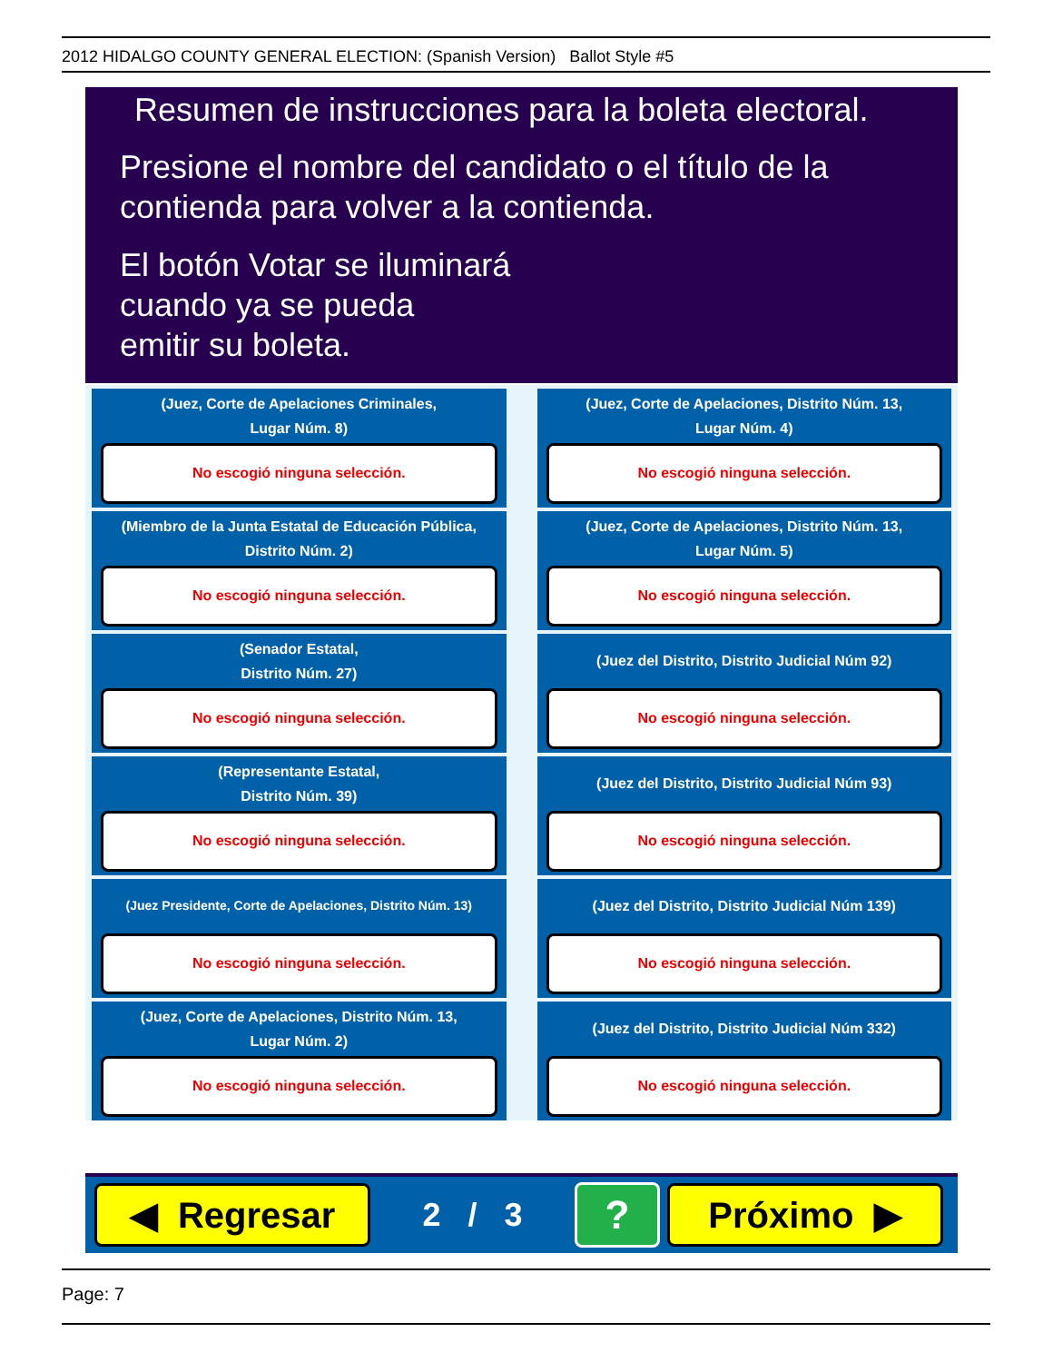2012 HIDALGO COUNTY GENERAL ELECTION: (Spanish Version) Ballot Style #5
Resumen de instrucciones para la boleta electoral.
Presione el nombre del candidato o el título de la
contienda para volver a la contienda.
El botón Votar se iluminará
cuando ya se pueda
emitir su boleta.
(Juez, Corte de Apelaciones Criminales,
Lugar Núm. 8)
No escogió ninguna selección.
(Juez, Corte de Apelaciones, Distrito Núm. 13,
Lugar Núm. 4)
No escogió ninguna selección.
(Miembro de la Junta Estatal de Educación Pública,
Distrito Núm. 2)
No escogió ninguna selección.
(Juez, Corte de Apelaciones, Distrito Núm. 13,
Lugar Núm. 5)
No escogió ninguna selección.
(Senador Estatal,
Distrito Núm. 27)
No escogió ninguna selección.
(Juez del Distrito, Distrito Judicial Núm 92)
No escogió ninguna selección.
(Representante Estatal,
Distrito Núm. 39)
No escogió ninguna selección.
(Juez del Distrito, Distrito Judicial Núm 93)
No escogió ninguna selección.
(Juez Presidente, Corte de Apelaciones, Distrito Núm. 13)
No escogió ninguna selección.
(Juez del Distrito, Distrito Judicial Núm 139)
No escogió ninguna selección.
(Juez, Corte de Apelaciones, Distrito Núm. 13,
Lugar Núm. 2)
No escogió ninguna selección.
(Juez del Distrito, Distrito Judicial Núm 332)
No escogió ninguna selección.
◀ Regresar
2 / 3
?
Próximo ▶
Page: 7